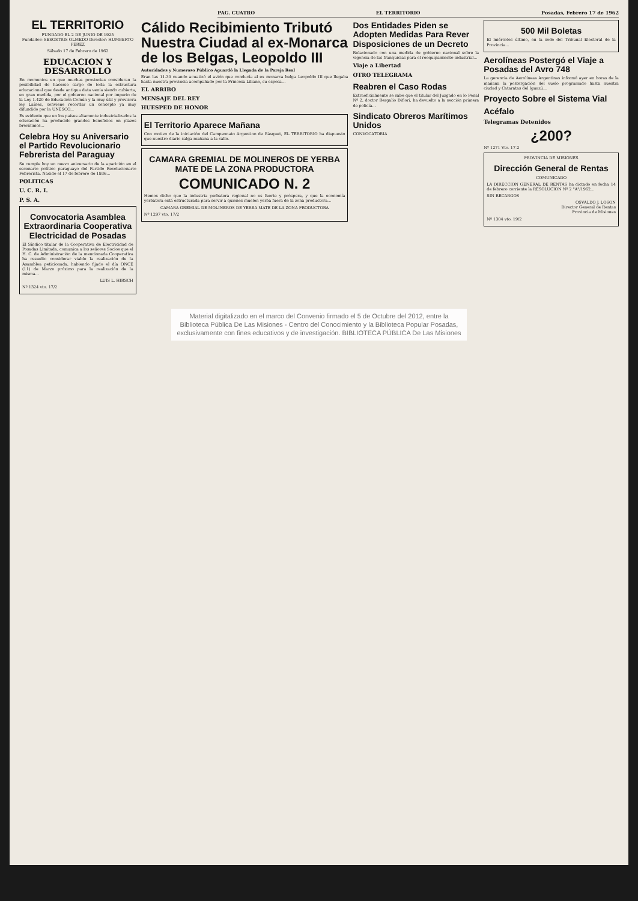PAG. CUATRO EL TERRITORIO Posadas, Febrero 17 de 1962
EL TERRITORIO
FUNDADO EL 2 DE JUNIO DE 1925
Fundador: SESOSTRIS OLMEDO Director: HUMBERTO PEREZ
Sábado 17 de Febrero de 1962
EDUCACION Y DESARROLLO
En momentos en que muchas provincias consideran la posibilidad de hacerse cargo de toda la estructura educacional que desde antigua data venía siendo cubierta, en gran medida, por el gobierno nacional por imperio de la Ley 1.420 de Educación Común y la muy útil y previsora ley Laínez, conviene recordar un concepto ya muy difundido por la UNESCO...
Es evidente que en los países altamente industrializados la educación ha producido grandes beneficios en plazos brevísimos...
Celebra Hoy su Aniversario el Partido Revolucionario Febrerista del Paraguay
Se cumple hoy un nuevo aniversario de la aparición en el escenario político paraguayo del Partido Revolucionario Febrerista. Nacido el 17 de febrero de 1936...
POLITICAS
U. C. R. I.
P. S. A.
Convocatoria Asamblea Extraordinaria Cooperativa Electricidad de Posadas
El Síndico titular de la Cooperativa de Electricidad de Posadas Limitada, comunica a los señores Socios que el H. C. de Administración de la mencionada Cooperativa ha resuelto considerar viable la realización de la Asamblea peticionada, habiendo fijado el día ONCE (11) de Marzo próximo para la realización de la misma...
LUIS L. HIRSCH
Nº 1324 vto. 17/2
Cálido Recibimiento Tributó Nuestra Ciudad al ex-Monarca de los Belgas, Leopoldo III
Autoridades y Numeroso Público Aguardó la Llegada de la Pareja Real
Eran las 11.30 cuando acuatizó el avión que conducía al ex monarca belga Leopoldo III que llegaba hasta nuestra provincia acompañado por la Princesa Liliane, su esposa...
EL ARRIBO
MENSAJE DEL REY
HUESPED DE HONOR
El Territorio Aparece Mañana
Con motivo de la iniciación del Campeonato Argentino de Básquet, EL TERRITORIO ha dispuesto que nuestro diario salga mañana a la calle.
CAMARA GREMIAL DE MOLINEROS DE YERBA MATE DE LA ZONA PRODUCTORA
COMUNICADO N. 2
Hemos dicho que la industria yerbatera regional no es fuerte y próspera, y que la economía yerbatera está estructurada para servir a quienes muelen yerba fuera de la zona productora...
CAMARA GREMIAL DE MOLINEROS DE YERBA MATE DE LA ZONA PRODUCTORA
Nº 1297 vto. 17/2
Dos Entidades Piden se Adopten Medidas Para Rever Disposiciones de un Decreto
Relacionado con una medida de gobierno nacional sobre la vigencia de las franquicias para el reequipamiento industrial...
Viaje a Libertad
OTRO TELEGRAMA
Reabren el Caso Rodas
Extraoficialmente se sabe que el titular del Juzgado en lo Penal Nº 2, doctor Bergalio Difiori, ha devuelto a la sección primera de policía...
Sindicato Obreros Marítimos Unidos
CONVOCATORIA
500 Mil Boletas
El miércoles último, en la sede del Tribunal Electoral de la Provincia...
Aerolíneas Postergó el Viaje a Posadas del Avro 748
La gerencia de Aerolíneas Argentinas informó ayer en horas de la mañana la postergación del vuelo programado hasta nuestra ciudad y Cataratas del Iguazú...
Proyecto Sobre el Sistema Vial
Acéfalo
Telegramas Detenidos
¿200?
Nº 1271 Vto. 17-2
PROVINCIA DE MISIONES
Dirección General de Rentas
COMUNICADO
LA DIRECCION GENERAL DE RENTAS ha dictado en fecha 14 de febrero corriente la RESOLUCION Nº 2 "A"/1962...
SIN RECARGOS
OSVALDO J. LOSON
Director General de Rentas
Provincia de Misiones
Nº 1304 vto. 19/2
Material digitalizado en el marco del Convenio firmado el 5 de Octubre del 2012, entre la Biblioteca Pública De Las Misiones - Centro del Conocimiento y la Biblioteca Popular Posadas, exclusivamente con fines educativos y de investigación. BIBLIOTECA PÚBLICA De Las Misiones